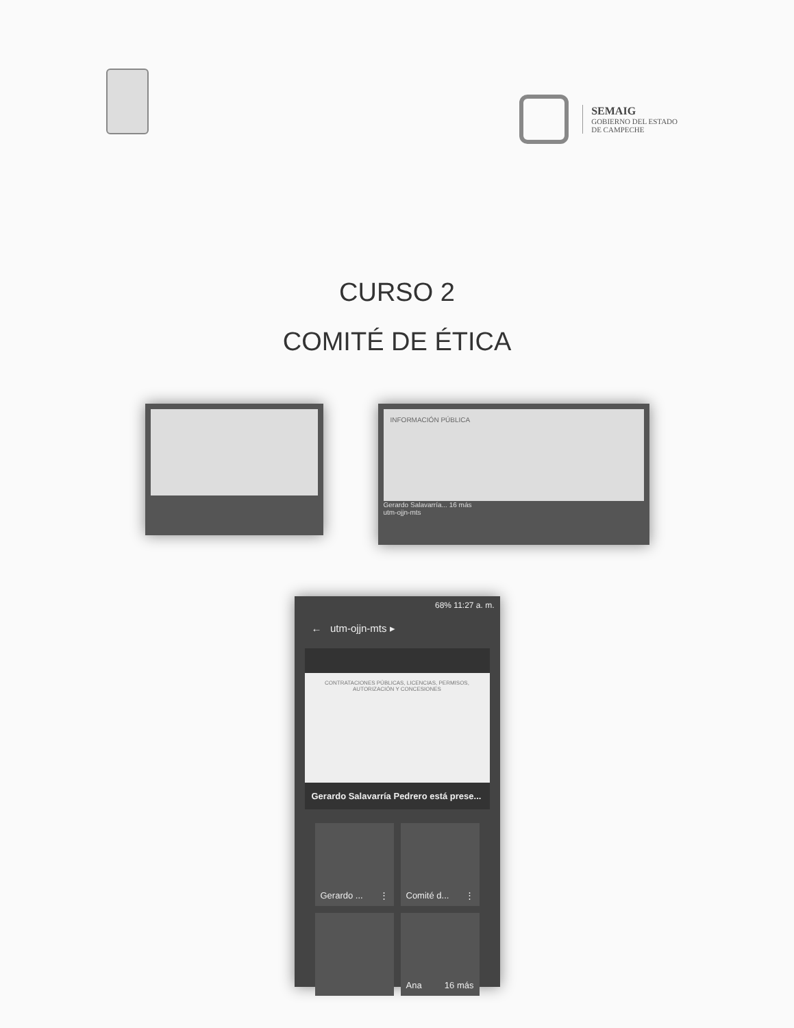SEMAIG
GOBIERNO DEL ESTADO
DE CAMPECHE
CURSO 2
COMITÉ DE ÉTICA
INFORMACIÓN PÚBLICA
Gerardo Salavarría... 16 más
utm-ojjn-mts
68% 11:27 a. m.
← utm-ojjn-mts ▸
CONTRATACIONES PÚBLICAS, LICENCIAS, PERMISOS, AUTORIZACIÓN Y CONCESIONES
Gerardo Salavarría Pedrero está prese...
Gerardo ... ⋮
Comité d... ⋮
Ana 16 más